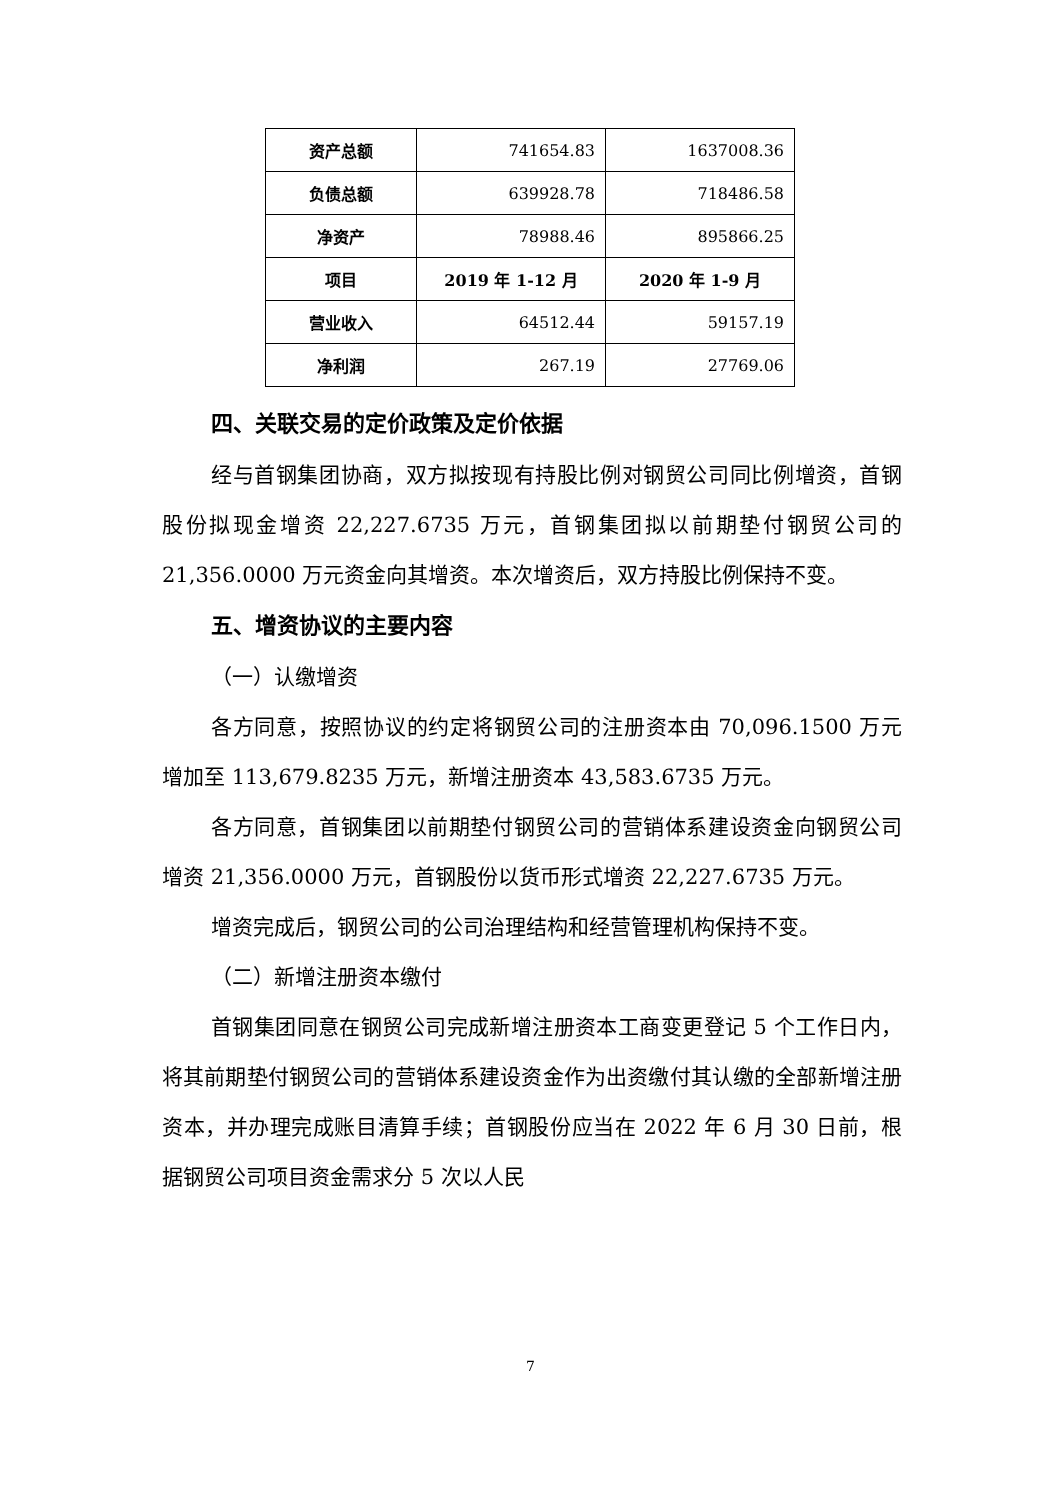| 资产总额 | 741654.83 | 1637008.36 |
| 负债总额 | 639928.78 | 718486.58 |
| 净资产 | 78988.46 | 895866.25 |
| 项目 | 2019 年 1-12 月 | 2020 年 1-9 月 |
| 营业收入 | 64512.44 | 59157.19 |
| 净利润 | 267.19 | 27769.06 |
四、关联交易的定价政策及定价依据
经与首钢集团协商，双方拟按现有持股比例对钢贸公司同比例增资，首钢股份拟现金增资 22,227.6735 万元，首钢集团拟以前期垫付钢贸公司的 21,356.0000 万元资金向其增资。本次增资后，双方持股比例保持不变。
五、增资协议的主要内容
（一）认缴增资
各方同意，按照协议的约定将钢贸公司的注册资本由 70,096.1500 万元增加至 113,679.8235 万元，新增注册资本 43,583.6735 万元。
各方同意，首钢集团以前期垫付钢贸公司的营销体系建设资金向钢贸公司增资 21,356.0000 万元，首钢股份以货币形式增资 22,227.6735 万元。
增资完成后，钢贸公司的公司治理结构和经营管理机构保持不变。
（二）新增注册资本缴付
首钢集团同意在钢贸公司完成新增注册资本工商变更登记 5 个工作日内，将其前期垫付钢贸公司的营销体系建设资金作为出资缴付其认缴的全部新增注册资本，并办理完成账目清算手续；首钢股份应当在 2022 年 6 月 30 日前，根据钢贸公司项目资金需求分 5 次以人民
7